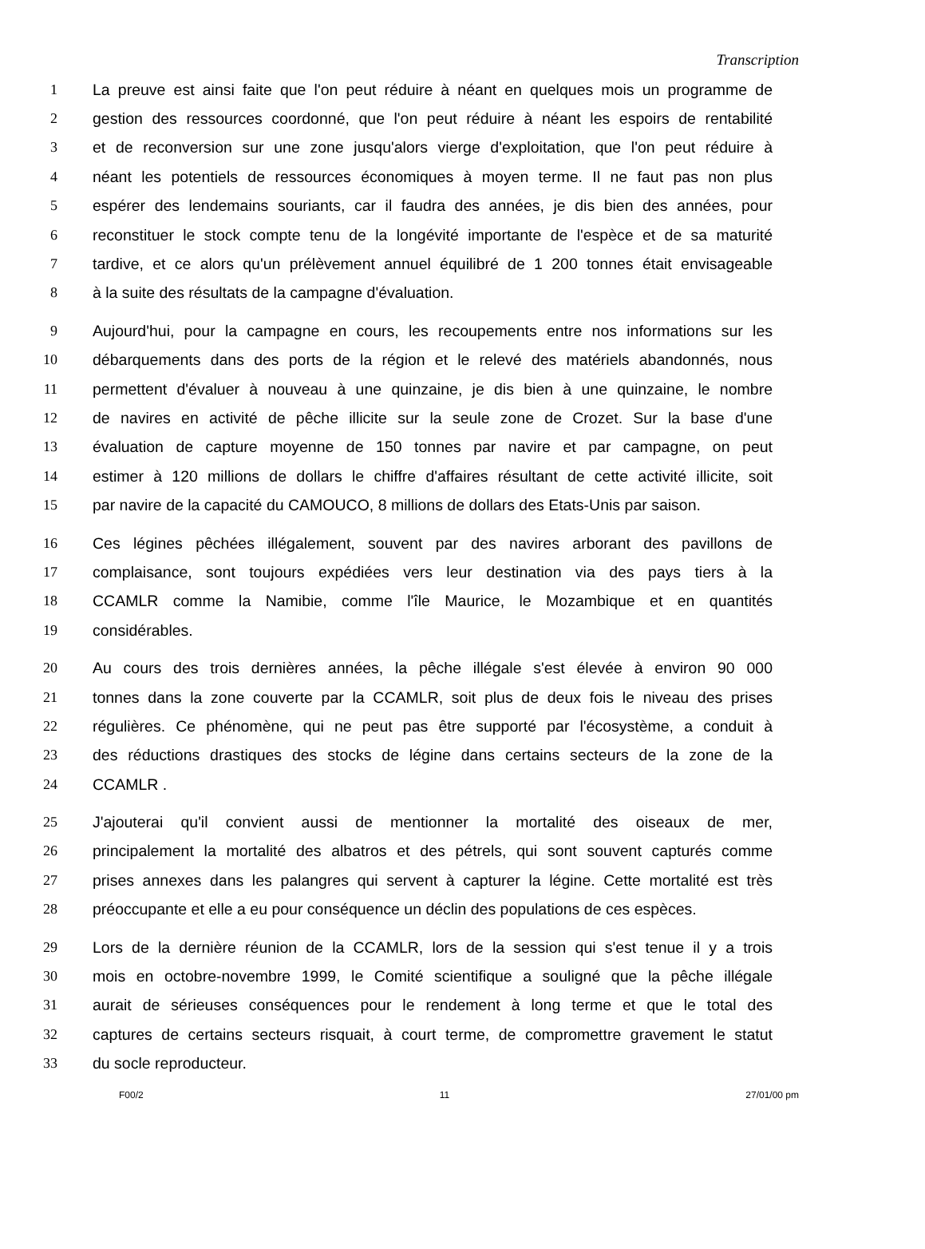Transcription
1 La preuve est ainsi faite que l'on peut réduire à néant en quelques mois un programme de
2 gestion des ressources coordonné, que l'on peut réduire à néant les espoirs de rentabilité
3 et de reconversion sur une zone jusqu'alors vierge d'exploitation, que l'on peut réduire à
4 néant les potentiels de ressources économiques à moyen terme. Il ne faut pas non plus
5 espérer des lendemains souriants, car il faudra des années, je dis bien des années, pour
6 reconstituer le stock compte tenu de la longévité importante de l'espèce et de sa maturité
7 tardive, et ce alors qu'un prélèvement annuel équilibré de 1 200 tonnes était envisageable
8 à la suite des résultats de la campagne d'évaluation.
9 Aujourd'hui, pour la campagne en cours, les recoupements entre nos informations sur les
10 débarquements dans des ports de la région et le relevé des matériels abandonnés, nous
11 permettent d'évaluer à nouveau à une quinzaine, je dis bien à une quinzaine, le nombre
12 de navires en activité de pêche illicite sur la seule zone de Crozet. Sur la base d'une
13 évaluation de capture moyenne de 150 tonnes par navire et par campagne, on peut
14 estimer à 120 millions de dollars le chiffre d'affaires résultant de cette activité illicite, soit
15 par navire de la capacité du CAMOUCO, 8 millions de dollars des Etats-Unis par saison.
16 Ces légines pêchées illégalement, souvent par des navires arborant des pavillons de
17 complaisance, sont toujours expédiées vers leur destination via des pays tiers à la
18 CCAMLR comme la Namibie, comme l'île Maurice, le Mozambique et en quantités
19 considérables.
20 Au cours des trois dernières années, la pêche illégale s'est élevée à environ 90 000
21 tonnes dans la zone couverte par la CCAMLR, soit plus de deux fois le niveau des prises
22 régulières. Ce phénomène, qui ne peut pas être supporté par l'écosystème, a conduit à
23 des réductions drastiques des stocks de légine dans certains secteurs de la zone de la
24 CCAMLR .
25 J'ajouterai qu'il convient aussi de mentionner la mortalité des oiseaux de mer,
26 principalement la mortalité des albatros et des pétrels, qui sont souvent capturés comme
27 prises annexes dans les palangres qui servent à capturer la légine. Cette mortalité est très
28 préoccupante et elle a eu pour conséquence un déclin des populations de ces espèces.
29 Lors de la dernière réunion de la CCAMLR, lors de la session qui s'est tenue il y a trois
30 mois en octobre-novembre 1999, le Comité scientifique a souligné que la pêche illégale
31 aurait de sérieuses conséquences pour le rendement à long terme et que le total des
32 captures de certains secteurs risquait, à court terme, de compromettre gravement le statut
33 du socle reproducteur.
F00/2 11 27/01/00 pm